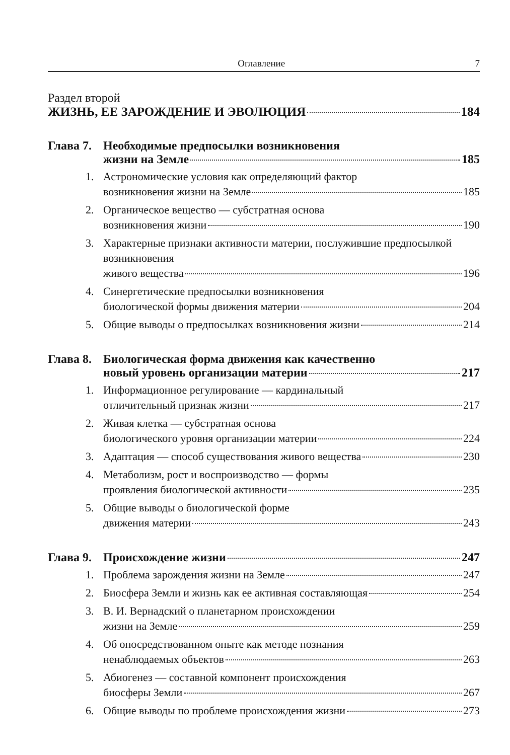Оглавление 7
Раздел второй
ЖИЗНЬ, ЕЕ ЗАРОЖДЕНИЕ И ЭВОЛЮЦИЯ 184
Глава 7.
Необходимые предпосылки возникновения
жизни на Земле 185
1. Астрономические условия как определяющий фактор
возникновения жизни на Земле 185
2. Органическое вещество — субстратная основа
возникновения жизни 190
3. Характерные признаки активности материи, послужившие предпосылкой возникновения
живого вещества 196
4. Синергетические предпосылки возникновения
биологической формы движения материи 204
5. Общие выводы о предпосылках возникновения жизни 214
Глава 8.
Биологическая форма движения как качественно
новый уровень организации материи 217
1. Информационное регулирование — кардинальный
отличительный признак жизни 217
2. Живая клетка — субстратная основа
биологического уровня организации материи 224
3. Адаптация — способ существования живого вещества 230
4. Метаболизм, рост и воспроизводство — формы
проявления биологической активности 235
5. Общие выводы о биологической форме
движения материи 243
Глава 9.
Происхождение жизни 247
1. Проблема зарождения жизни на Земле 247
2. Биосфера Земли и жизнь как ее активная составляющая 254
3. В. И. Вернадский о планетарном происхождении
жизни на Земле 259
4. Об опосредствованном опыте как методе познания
ненаблюдаемых объектов 263
5. Абиогенез — составной компонент происхождения
биосферы Земли 267
6. Общие выводы по проблеме происхождения жизни 273